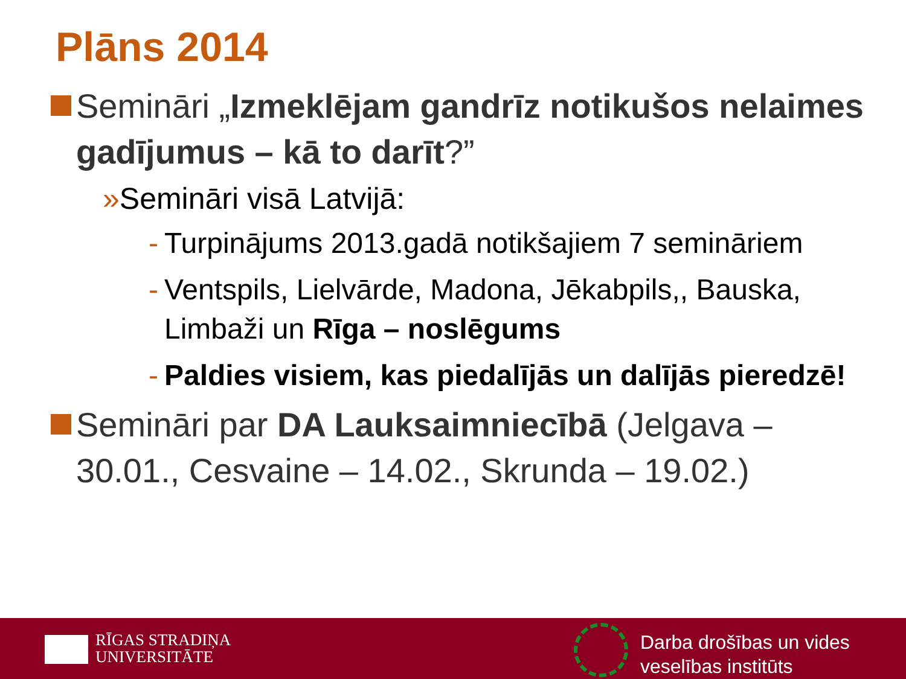Plāns 2014
Semināri „Izmeklējam gandrīz notikušos nelaimes gadījumus – kā to darīt?”
» Semināri visā Latvijā:
- Turpinājums 2013.gadā notikšajiem 7 semināriem
- Ventspils, Lielvārde, Madona, Jēkabpils,, Bauska, Limbaži un Rīga – noslēgums
- Paldies visiem, kas piedalījās un dalījās pieredzē!
Semināri par DA Lauksaimniecībā (Jelgava – 30.01., Cesvaine – 14.02., Skrunda – 19.02.)
RĪGAS STRADIŅA
UNIVERSITĀTE
Darba drošības un vides
veselības institūts